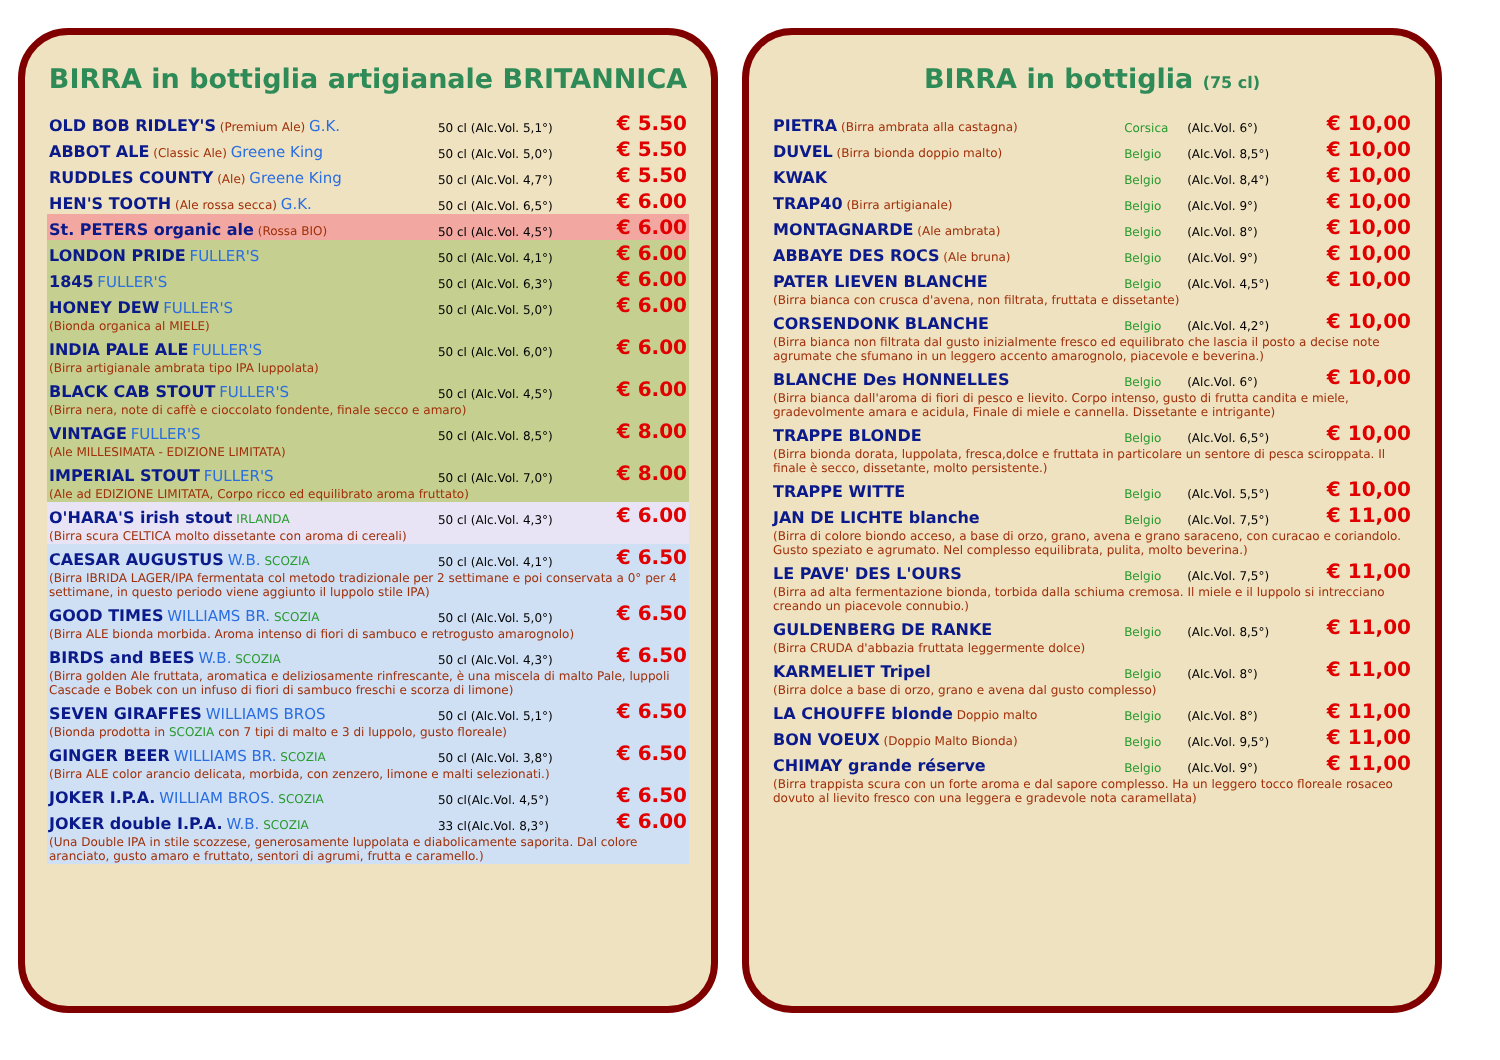BIRRA in bottiglia artigianale BRITANNICA
| OLD BOB RIDLEY'S (Premium Ale) G.K. | 50 cl (Alc.Vol. 5,1°) | € 5.50 |
| ABBOT ALE (Classic Ale) Greene King | 50 cl (Alc.Vol. 5,0°) | € 5.50 |
| RUDDLES COUNTY (Ale) Greene King | 50 cl (Alc.Vol. 4,7°) | € 5.50 |
| HEN'S TOOTH (Ale rossa secca) G.K. | 50 cl (Alc.Vol. 6,5°) | € 6.00 |
| St. PETERS organic ale (Rossa BIO) | 50 cl (Alc.Vol. 4,5°) | € 6.00 |
| LONDON PRIDE FULLER'S | 50 cl (Alc.Vol. 4,1°) | € 6.00 |
| 1845 FULLER'S | 50 cl (Alc.Vol. 6,3°) | € 6.00 |
| HONEY DEW FULLER'S | 50 cl (Alc.Vol. 5,0°) | € 6.00 |
| (Bionda organica al MIELE) | | |
| INDIA PALE ALE FULLER'S | 50 cl (Alc.Vol. 6,0°) | € 6.00 |
| (Birra artigianale ambrata tipo IPA luppolata) | | |
| BLACK CAB STOUT FULLER'S | 50 cl (Alc.Vol. 4,5°) | € 6.00 |
| (Birra nera, note di caffè e cioccolato fondente, finale secco e amaro) | | |
| VINTAGE FULLER'S | 50 cl (Alc.Vol. 8,5°) | € 8.00 |
| (Ale MILLESIMATA - EDIZIONE LIMITATA) | | |
| IMPERIAL STOUT FULLER'S | 50 cl (Alc.Vol. 7,0°) | € 8.00 |
| (Ale ad EDIZIONE LIMITATA, Corpo ricco ed equilibrato aroma fruttato) | | |
| O'HARA'S irish stout IRLANDA | 50 cl (Alc.Vol. 4,3°) | € 6.00 |
| (Birra scura CELTICA molto dissetante con aroma di cereali) | | |
| CAESAR AUGUSTUS W.B. SCOZIA | 50 cl (Alc.Vol. 4,1°) | € 6.50 |
| (Birra IBRIDA LAGER/IPA fermentata col metodo tradizionale per 2 settimane e poi conservata a 0° per 4 settimane, in questo periodo viene aggiunto il luppolo stile IPA) | | |
| GOOD TIMES WILLIAMS BR. SCOZIA | 50 cl (Alc.Vol. 5,0°) | € 6.50 |
| (Birra ALE bionda morbida. Aroma intenso di fiori di sambuco e retrogusto amarognolo) | | |
| BIRDS and BEES W.B. SCOZIA | 50 cl (Alc.Vol. 4,3°) | € 6.50 |
| (Birra golden Ale fruttata, aromatica e deliziosamente rinfrescante, è una miscela di malto Pale, luppoli Cascade e Bobek con un infuso di fiori di sambuco freschi e scorza di limone) | | |
| SEVEN GIRAFFES WILLIAMS BROS | 50 cl (Alc.Vol. 5,1°) | € 6.50 |
| (Bionda prodotta in SCOZIA con 7 tipi di malto e 3 di luppolo, gusto floreale) | | |
| GINGER BEER WILLIAMS BR. SCOZIA | 50 cl (Alc.Vol. 3,8°) | € 6.50 |
| (Birra ALE color arancio delicata, morbida, con zenzero, limone e malti selezionati.) | | |
| JOKER I.P.A. WILLIAM BROS. SCOZIA | 50 cl(Alc.Vol. 4,5°) | € 6.50 |
| JOKER double I.P.A. W.B. SCOZIA | 33 cl(Alc.Vol. 8,3°) | € 6.00 |
| (Una Double IPA in stile scozzese, generosamente luppolata e diabolicamente saporita. Dal colore aranciato, gusto amaro e fruttato, sentori di agrumi, frutta e caramello.) | | |
BIRRA in bottiglia (75 cl)
| PIETRA (Birra ambrata alla castagna) | Corsica | (Alc.Vol. 6°) | € 10,00 |
| DUVEL (Birra bionda doppio malto) | Belgio | (Alc.Vol. 8,5°) | € 10,00 |
| KWAK | Belgio | (Alc.Vol. 8,4°) | € 10,00 |
| TRAP40 (Birra artigianale) | Belgio | (Alc.Vol. 9°) | € 10,00 |
| MONTAGNARDE (Ale ambrata) | Belgio | (Alc.Vol. 8°) | € 10,00 |
| ABBAYE DES ROCS (Ale bruna) | Belgio | (Alc.Vol. 9°) | € 10,00 |
| PATER LIEVEN BLANCHE | Belgio | (Alc.Vol. 4,5°) | € 10,00 |
| (Birra bianca con crusca d'avena, non filtrata, fruttata e dissetante) | | | |
| CORSENDONK BLANCHE | Belgio | (Alc.Vol. 4,2°) | € 10,00 |
| (Birra bianca non filtrata dal gusto inizialmente fresco ed equilibrato che lascia il posto a decise note agrumate che sfumano in un leggero accento amarognolo, piacevole e beverina.) | | | |
| BLANCHE Des HONNELLES | Belgio | (Alc.Vol. 6°) | € 10,00 |
| (Birra bianca dall'aroma di fiori di pesco e lievito. Corpo intenso, gusto di frutta candita e miele, gradevolmente amara e acidula, Finale di miele e cannella. Dissetante e intrigante) | | | |
| TRAPPE BLONDE | Belgio | (Alc.Vol. 6,5°) | € 10,00 |
| (Birra bionda dorata, luppolata, fresca,dolce e fruttata in particolare un sentore di pesca sciroppata. Il finale è secco, dissetante, molto persistente.) | | | |
| TRAPPE WITTE | Belgio | (Alc.Vol. 5,5°) | € 10,00 |
| JAN DE LICHTE blanche | Belgio | (Alc.Vol. 7,5°) | € 11,00 |
| (Birra di colore biondo acceso, a base di orzo, grano, avena e grano saraceno, con curacao e coriandolo. Gusto speziato e agrumato. Nel complesso equilibrata, pulita, molto beverina.) | | | |
| LE PAVE' DES L'OURS | Belgio | (Alc.Vol. 7,5°) | € 11,00 |
| (Birra ad alta fermentazione bionda, torbida dalla schiuma cremosa. Il miele e il luppolo si intrecciano creando un piacevole connubio.) | | | |
| GULDENBERG DE RANKE | Belgio | (Alc.Vol. 8,5°) | € 11,00 |
| (Birra CRUDA d'abbazia fruttata leggermente dolce) | | | |
| KARMELIET Tripel | Belgio | (Alc.Vol. 8°) | € 11,00 |
| (Birra dolce a base di orzo, grano e avena dal gusto complesso) | | | |
| LA CHOUFFE blonde Doppio malto | Belgio | (Alc.Vol. 8°) | € 11,00 |
| BON VOEUX (Doppio Malto Bionda) | Belgio | (Alc.Vol. 9,5°) | € 11,00 |
| CHIMAY grande réserve | Belgio | (Alc.Vol. 9°) | € 11,00 |
| (Birra trappista scura con un forte aroma e dal sapore complesso. Ha un leggero tocco floreale rosaceo dovuto al lievito fresco con una leggera e gradevole nota caramellata) | | | |